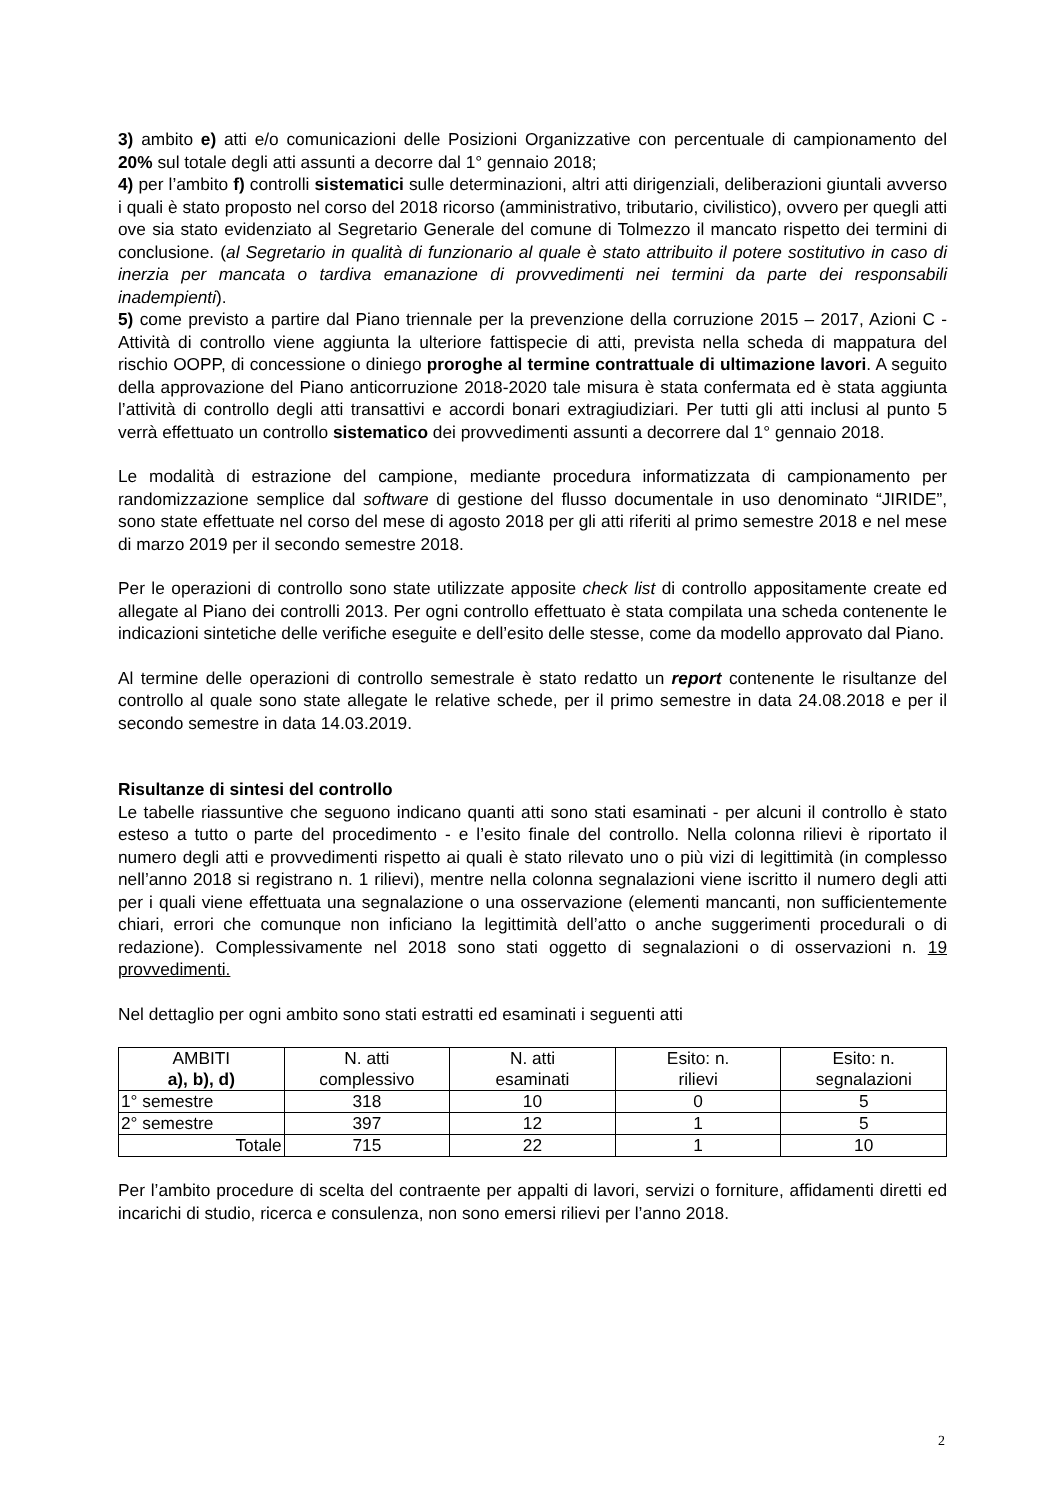3) ambito e) atti e/o comunicazioni delle Posizioni Organizzative con percentuale di campionamento del 20% sul totale degli atti assunti a decorre dal 1° gennaio 2018;
4) per l’ambito f) controlli sistematici sulle determinazioni, altri atti dirigenziali, deliberazioni giuntali avverso i quali è stato proposto nel corso del 2018 ricorso (amministrativo, tributario, civilistico), ovvero per quegli atti ove sia stato evidenziato al Segretario Generale del comune di Tolmezzo il mancato rispetto dei termini di conclusione. (al Segretario in qualità di funzionario al quale è stato attribuito il potere sostitutivo in caso di inerzia per mancata o tardiva emanazione di provvedimenti nei termini da parte dei responsabili inadempienti).
5) come previsto a partire dal Piano triennale per la prevenzione della corruzione 2015 – 2017, Azioni C - Attività di controllo viene aggiunta la ulteriore fattispecie di atti, prevista nella scheda di mappatura del rischio OOPP, di concessione o diniego proroghe al termine contrattuale di ultimazione lavori. A seguito della approvazione del Piano anticorruzione 2018-2020 tale misura è stata confermata ed è stata aggiunta l’attività di controllo degli atti transattivi e accordi bonari extragiudiziari. Per tutti gli atti inclusi al punto 5 verrà effettuato un controllo sistematico dei provvedimenti assunti a decorrere dal 1° gennaio 2018.
Le modalità di estrazione del campione, mediante procedura informatizzata di campionamento per randomizzazione semplice dal software di gestione del flusso documentale in uso denominato “JIRIDE”, sono state effettuate nel corso del mese di agosto 2018 per gli atti riferiti al primo semestre 2018 e nel mese di marzo 2019 per il secondo semestre 2018.
Per le operazioni di controllo sono state utilizzate apposite check list di controllo appositamente create ed allegate al Piano dei controlli 2013. Per ogni controllo effettuato è stata compilata una scheda contenente le indicazioni sintetiche delle verifiche eseguite e dell’esito delle stesse, come da modello approvato dal Piano.
Al termine delle operazioni di controllo semestrale è stato redatto un report contenente le risultanze del controllo al quale sono state allegate le relative schede, per il primo semestre in data 24.08.2018 e per il secondo semestre in data 14.03.2019.
Risultanze di sintesi del controllo
Le tabelle riassuntive che seguono indicano quanti atti sono stati esaminati - per alcuni il controllo è stato esteso a tutto o parte del procedimento - e l’esito finale del controllo. Nella colonna rilievi è riportato il numero degli atti e provvedimenti rispetto ai quali è stato rilevato uno o più vizi di legittimità (in complesso nell’anno 2018 si registrano n. 1 rilievi), mentre nella colonna segnalazioni viene iscritto il numero degli atti per i quali viene effettuata una segnalazione o una osservazione (elementi mancanti, non sufficientemente chiari, errori che comunque non inficiano la legittimità dell’atto o anche suggerimenti procedurali o di redazione). Complessivamente nel 2018 sono stati oggetto di segnalazioni o di osservazioni n. 19 provvedimenti.
Nel dettaglio per ogni ambito sono stati estratti ed esaminati i seguenti atti
| AMBITI a), b), d) | N. atti complessivo | N. atti esaminati | Esito: n. rilievi | Esito: n. segnalazioni |
| --- | --- | --- | --- | --- |
| 1° semestre | 318 | 10 | 0 | 5 |
| 2° semestre | 397 | 12 | 1 | 5 |
| Totale | 715 | 22 | 1 | 10 |
Per l’ambito procedure di scelta del contraente per appalti di lavori, servizi o forniture, affidamenti diretti ed incarichi di studio, ricerca e consulenza, non sono emersi rilievi per l’anno 2018.
2